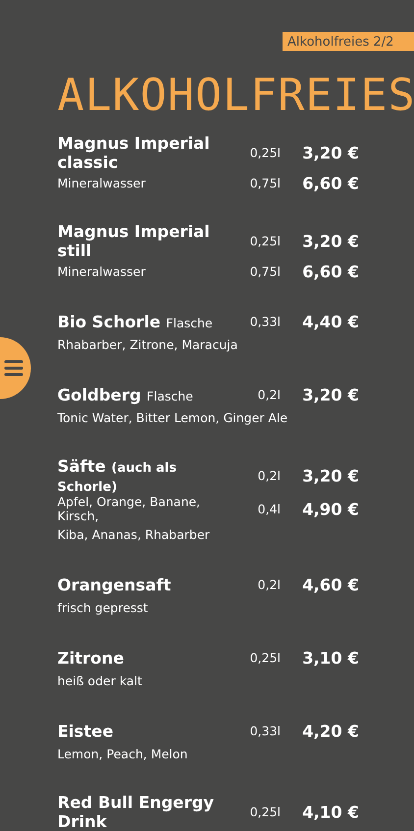Alkoholfreies 2/2
ALKOHOLFREIES
| Magnus Imperial classic | 0,25l | 3,20 € |
| Mineralwasser | 0,75l | 6,60 € |
| Magnus Imperial still | 0,25l | 3,20 € |
| Mineralwasser | 0,75l | 6,60 € |
| Bio Schorle Flasche | 0,33l | 4,40 € |
| Rhabarber, Zitrone, Maracuja | | |
| Goldberg Flasche | 0,2l | 3,20 € |
| Tonic Water, Bitter Lemon, Ginger Ale | | |
| Säfte (auch als Schorle) | 0,2l | 3,20 € |
| Apfel, Orange, Banane, Kirsch, | 0,4l | 4,90 € |
| Kiba, Ananas, Rhabarber | | |
| Orangensaft | 0,2l | 4,60 € |
| frisch gepresst | | |
| Zitrone | 0,25l | 3,10 € |
| heiß oder kalt | | |
| Eistee | 0,33l | 4,20 € |
| Lemon, Peach, Melon | | |
| Red Bull Engergy Drink | 0,25l | 4,10 € |